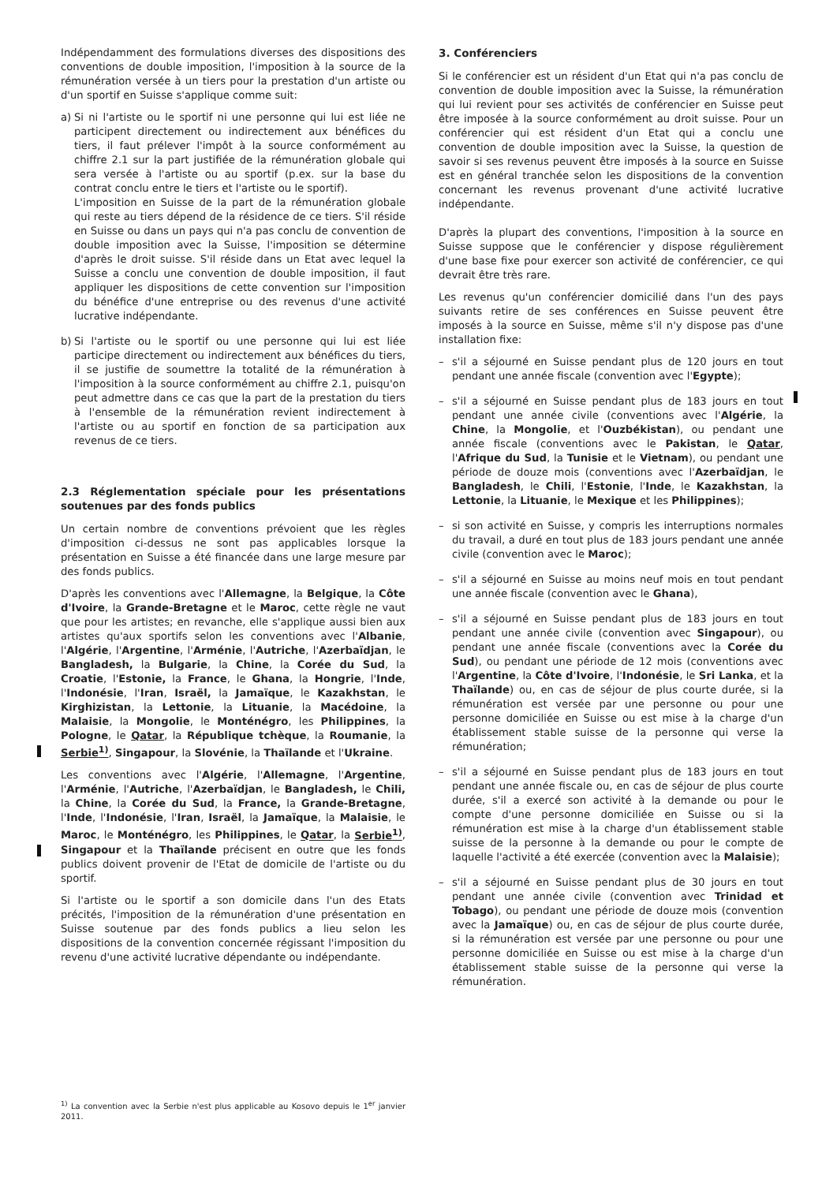Indépendamment des formulations diverses des dispositions des conventions de double imposition, l'imposition à la source de la rémunération versée à un tiers pour la prestation d'un artiste ou d'un sportif en Suisse s'applique comme suit:
a) Si ni l'artiste ou le sportif ni une personne qui lui est liée ne participent directement ou indirectement aux bénéfices du tiers, il faut prélever l'impôt à la source conformément au chiffre 2.1 sur la part justifiée de la rémunération globale qui sera versée à l'artiste ou au sportif (p.ex. sur la base du contrat conclu entre le tiers et l'artiste ou le sportif).
L'imposition en Suisse de la part de la rémunération globale qui reste au tiers dépend de la résidence de ce tiers. S'il réside en Suisse ou dans un pays qui n'a pas conclu de convention de double imposition avec la Suisse, l'imposition se détermine d'après le droit suisse. S'il réside dans un Etat avec lequel la Suisse a conclu une convention de double imposition, il faut appliquer les dispositions de cette convention sur l'imposition du bénéfice d'une entreprise ou des revenus d'une activité lucrative indépendante.
b) Si l'artiste ou le sportif ou une personne qui lui est liée participe directement ou indirectement aux bénéfices du tiers, il se justifie de soumettre la totalité de la rémunération à l'imposition à la source conformément au chiffre 2.1, puisqu'on peut admettre dans ce cas que la part de la prestation du tiers à l'ensemble de la rémunération revient indirectement à l'artiste ou au sportif en fonction de sa participation aux revenus de ce tiers.
2.3 Réglementation spéciale pour les présentations soutenues par des fonds publics
Un certain nombre de conventions prévoient que les règles d'imposition ci-dessus ne sont pas applicables lorsque la présentation en Suisse a été financée dans une large mesure par des fonds publics.
D'après les conventions avec l'Allemagne, la Belgique, la Côte d'Ivoire, la Grande-Bretagne et le Maroc, cette règle ne vaut que pour les artistes; en revanche, elle s'applique aussi bien aux artistes qu'aux sportifs selon les conventions avec l'Albanie, l'Algérie, l'Argentine, l'Arménie, l'Autriche, l'Azerbaïdjan, le Bangladesh, la Bulgarie, la Chine, la Corée du Sud, la Croatie, l'Estonie, la France, le Ghana, la Hongrie, l'Inde, l'Indonésie, l'Iran, Israël, la Jamaïque, le Kazakhstan, le Kirghizistan, la Lettonie, la Lituanie, la Macédoine, la Malaisie, la Mongolie, le Monténégro, les Philippines, la Pologne, le Qatar, la République tchèque, la Roumanie, la Serbie<sup>1)</sup>, Singapour, la Slovénie, la Thaïlande et l'Ukraine.
Les conventions avec l'Algérie, l'Allemagne, l'Argentine, l'Arménie, l'Autriche, l'Azerbaïdjan, le Bangladesh, le Chili, la Chine, la Corée du Sud, la France, la Grande-Bretagne, l'Inde, l'Indonésie, l'Iran, Israël, la Jamaïque, la Malaisie, le Maroc, le Monténégro, les Philippines, le Qatar, la Serbie<sup>1)</sup>, Singapour et la Thaïlande précisent en outre que les fonds publics doivent provenir de l'Etat de domicile de l'artiste ou du sportif.
Si l'artiste ou le sportif a son domicile dans l'un des Etats précités, l'imposition de la rémunération d'une présentation en Suisse soutenue par des fonds publics a lieu selon les dispositions de la convention concernée régissant l'imposition du revenu d'une activité lucrative dépendante ou indépendante.
<sup>1)</sup> La convention avec la Serbie n'est plus applicable au Kosovo depuis le 1<sup>er</sup> janvier 2011.
3. Conférenciers
Si le conférencier est un résident d'un Etat qui n'a pas conclu de convention de double imposition avec la Suisse, la rémunération qui lui revient pour ses activités de conférencier en Suisse peut être imposée à la source conformément au droit suisse. Pour un conférencier qui est résident d'un Etat qui a conclu une convention de double imposition avec la Suisse, la question de savoir si ses revenus peuvent être imposés à la source en Suisse est en général tranchée selon les dispositions de la convention concernant les revenus provenant d'une activité lucrative indépendante.
D'après la plupart des conventions, l'imposition à la source en Suisse suppose que le conférencier y dispose régulièrement d'une base fixe pour exercer son activité de conférencier, ce qui devrait être très rare.
Les revenus qu'un conférencier domicilié dans l'un des pays suivants retire de ses conférences en Suisse peuvent être imposés à la source en Suisse, même s'il n'y dispose pas d'une installation fixe:
– s'il a séjourné en Suisse pendant plus de 120 jours en tout pendant une année fiscale (convention avec l'Egypte);
– s'il a séjourné en Suisse pendant plus de 183 jours en tout pendant une année civile (conventions avec l'Algérie, la Chine, la Mongolie, et l'Ouzbékistan), ou pendant une année fiscale (conventions avec le Pakistan, le Qatar, l'Afrique du Sud, la Tunisie et le Vietnam), ou pendant une période de douze mois (conventions avec l'Azerbaïdjan, le Bangladesh, le Chili, l'Estonie, l'Inde, le Kazakhstan, la Lettonie, la Lituanie, le Mexique et les Philippines);
– si son activité en Suisse, y compris les interruptions normales du travail, a duré en tout plus de 183 jours pendant une année civile (convention avec le Maroc);
– s'il a séjourné en Suisse au moins neuf mois en tout pendant une année fiscale (convention avec le Ghana),
– s'il a séjourné en Suisse pendant plus de 183 jours en tout pendant une année civile (convention avec Singapour), ou pendant une année fiscale (conventions avec la Corée du Sud), ou pendant une période de 12 mois (conventions avec l'Argentine, la Côte d'Ivoire, l'Indonésie, le Sri Lanka, et la Thaïlande) ou, en cas de séjour de plus courte durée, si la rémunération est versée par une personne ou pour une personne domiciliée en Suisse ou est mise à la charge d'un établissement stable suisse de la personne qui verse la rémunération;
– s'il a séjourné en Suisse pendant plus de 183 jours en tout pendant une année fiscale ou, en cas de séjour de plus courte durée, s'il a exercé son activité à la demande ou pour le compte d'une personne domiciliée en Suisse ou si la rémunération est mise à la charge d'un établissement stable suisse de la personne à la demande ou pour le compte de laquelle l'activité a été exercée (convention avec la Malaisie);
– s'il a séjourné en Suisse pendant plus de 30 jours en tout pendant une année civile (convention avec Trinidad et Tobago), ou pendant une période de douze mois (convention avec la Jamaïque) ou, en cas de séjour de plus courte durée, si la rémunération est versée par une personne ou pour une personne domiciliée en Suisse ou est mise à la charge d'un établissement stable suisse de la personne qui verse la rémunération.